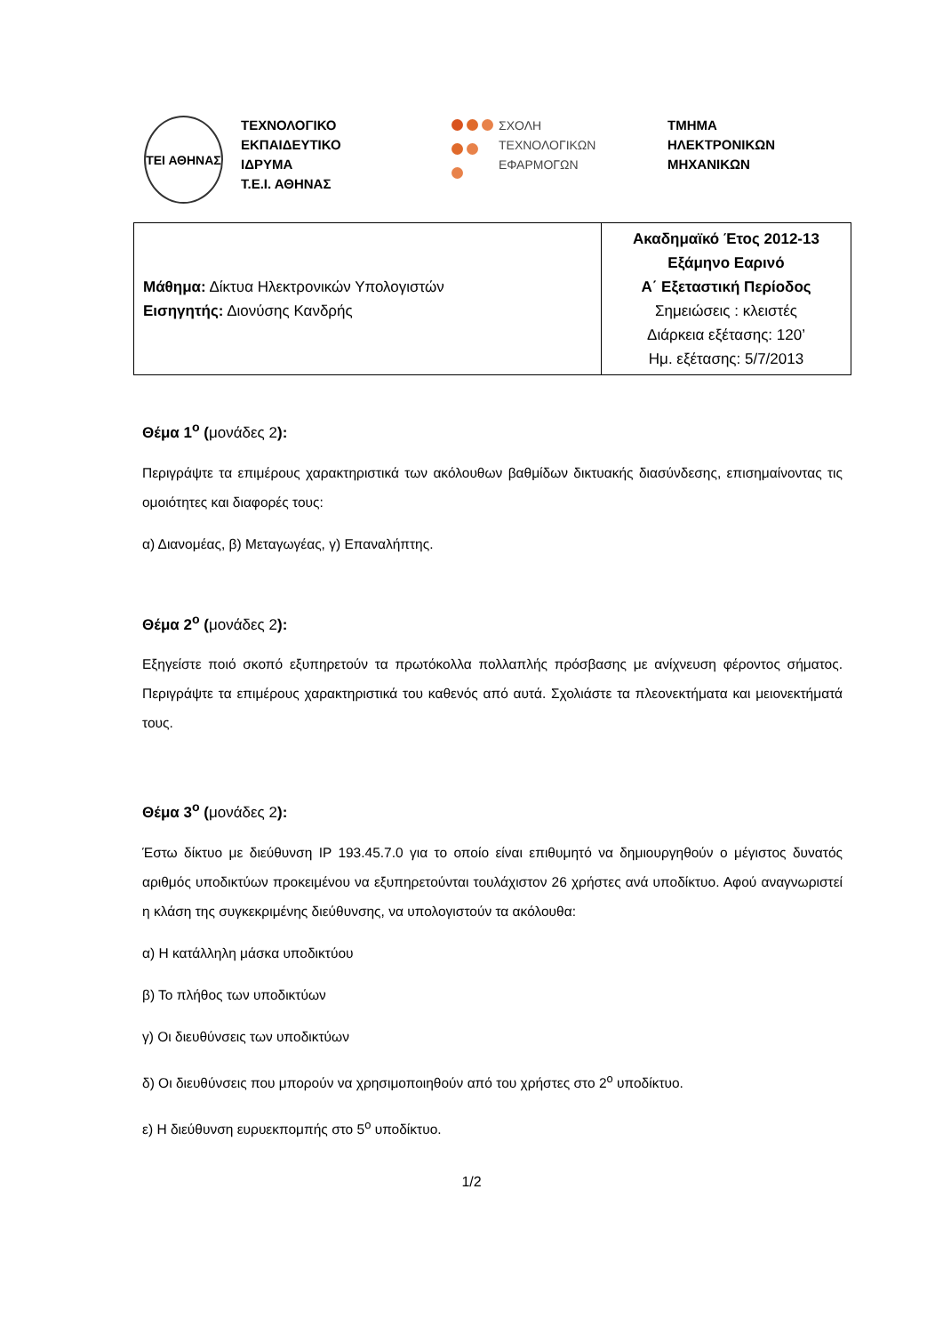ΤΕΙ ΑΘΗΝΑΣ
ΤΕΧΝΟΛΟΓΙΚΟ
ΕΚΠΑΙΔΕΥΤΙΚΟ
ΙΔΡΥΜΑ
Τ.Ε.Ι. ΑΘΗΝΑΣ
ΣΧΟΛΗ
ΤΕΧΝΟΛΟΓΙΚΩΝ
ΕΦΑΡΜΟΓΩΝ
ΤΜΗΜΑ
ΗΛΕΚΤΡΟΝΙΚΩΝ
ΜΗΧΑΝΙΚΩΝ
| Μάθημα: Δίκτυα Ηλεκτρονικών Υπολογιστών Εισηγητής: Διονύσης Κανδρής | Ακαδημαϊκό Έτος 2012-13 Εξάμηνο Εαρινό Α΄ Εξεταστική Περίοδος Σημειώσεις : κλειστές Διάρκεια εξέτασης: 120’ Ημ. εξέτασης: 5/7/2013 |
Θέμα 1<sup>ο</sup> (μονάδες 2):
Περιγράψτε τα επιμέρους χαρακτηριστικά των ακόλουθων βαθμίδων δικτυακής διασύνδεσης, επισημαίνοντας τις ομοιότητες και διαφορές τους:
α) Διανομέας, β) Μεταγωγέας, γ) Επαναλήπτης.
Θέμα 2<sup>ο</sup> (μονάδες 2):
Εξηγείστε ποιό σκοπό εξυπηρετούν τα πρωτόκολλα πολλαπλής πρόσβασης με ανίχνευση φέροντος σήματος. Περιγράψτε τα επιμέρους χαρακτηριστικά του καθενός από αυτά. Σχολιάστε τα πλεονεκτήματα και μειονεκτήματά τους.
Θέμα 3<sup>ο</sup> (μονάδες 2):
Έστω δίκτυο με διεύθυνση IP 193.45.7.0 για το οποίο είναι επιθυμητό να δημιουργηθούν ο μέγιστος δυνατός αριθμός υποδικτύων προκειμένου να εξυπηρετούνται τουλάχιστον 26 χρήστες ανά υποδίκτυο. Αφού αναγνωριστεί η κλάση της συγκεκριμένης διεύθυνσης, να υπολογιστούν τα ακόλουθα:
α) Η κατάλληλη μάσκα υποδικτύου
β) Το πλήθος των υποδικτύων
γ) Οι διευθύνσεις των υποδικτύων
δ) Οι διευθύνσεις που μπορούν να χρησιμοποιηθούν από του χρήστες στο 2<sup>ο</sup> υποδίκτυο.
ε) Η διεύθυνση ευρυεκπομπής στο 5<sup>ο</sup> υποδίκτυο.
1/2